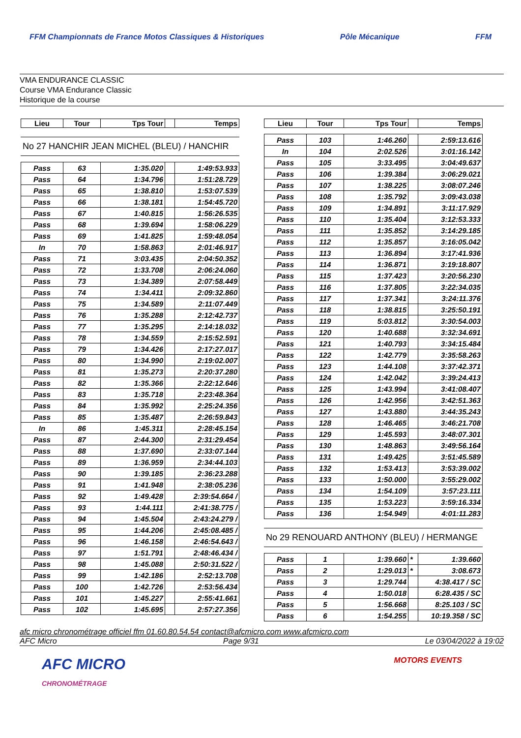FFM Championnats de France Motos Classiques & Historiques Pôle Mécanique FFM
VMA ENDURANCE CLASSIC
Course VMA Endurance Classic
Historique de la course
| Lieu | Tour | Tps Tour | | Temps |
| --- | --- | --- | --- | --- |
No 27 HANCHIR JEAN MICHEL (BLEU) / HANCHIR
| Pass | 63 | 1:35.020 | | 1:49:53.933 |
| Pass | 64 | 1:34.796 | | 1:51:28.729 |
| Pass | 65 | 1:38.810 | | 1:53:07.539 |
| Pass | 66 | 1:38.181 | | 1:54:45.720 |
| Pass | 67 | 1:40.815 | | 1:56:26.535 |
| Pass | 68 | 1:39.694 | | 1:58:06.229 |
| Pass | 69 | 1:41.825 | | 1:59:48.054 |
| In | 70 | 1:58.863 | | 2:01:46.917 |
| Pass | 71 | 3:03.435 | | 2:04:50.352 |
| Pass | 72 | 1:33.708 | | 2:06:24.060 |
| Pass | 73 | 1:34.389 | | 2:07:58.449 |
| Pass | 74 | 1:34.411 | | 2:09:32.860 |
| Pass | 75 | 1:34.589 | | 2:11:07.449 |
| Pass | 76 | 1:35.288 | | 2:12:42.737 |
| Pass | 77 | 1:35.295 | | 2:14:18.032 |
| Pass | 78 | 1:34.559 | | 2:15:52.591 |
| Pass | 79 | 1:34.426 | | 2:17:27.017 |
| Pass | 80 | 1:34.990 | | 2:19:02.007 |
| Pass | 81 | 1:35.273 | | 2:20:37.280 |
| Pass | 82 | 1:35.366 | | 2:22:12.646 |
| Pass | 83 | 1:35.718 | | 2:23:48.364 |
| Pass | 84 | 1:35.992 | | 2:25:24.356 |
| Pass | 85 | 1:35.487 | | 2:26:59.843 |
| In | 86 | 1:45.311 | | 2:28:45.154 |
| Pass | 87 | 2:44.300 | | 2:31:29.454 |
| Pass | 88 | 1:37.690 | | 2:33:07.144 |
| Pass | 89 | 1:36.959 | | 2:34:44.103 |
| Pass | 90 | 1:39.185 | | 2:36:23.288 |
| Pass | 91 | 1:41.948 | | 2:38:05.236 |
| Pass | 92 | 1:49.428 | | 2:39:54.664 / |
| Pass | 93 | 1:44.111 | | 2:41:38.775 / |
| Pass | 94 | 1:45.504 | | 2:43:24.279 / |
| Pass | 95 | 1:44.206 | | 2:45:08.485 / |
| Pass | 96 | 1:46.158 | | 2:46:54.643 / |
| Pass | 97 | 1:51.791 | | 2:48:46.434 / |
| Pass | 98 | 1:45.088 | | 2:50:31.522 / |
| Pass | 99 | 1:42.186 | | 2:52:13.708 |
| Pass | 100 | 1:42.726 | | 2:53:56.434 |
| Pass | 101 | 1:45.227 | | 2:55:41.661 |
| Pass | 102 | 1:45.695 | | 2:57:27.356 |
| Lieu | Tour | Tps Tour | | Temps |
| --- | --- | --- | --- | --- |
| Pass | 103 | 1:46.260 | | 2:59:13.616 |
| In | 104 | 2:02.526 | | 3:01:16.142 |
| Pass | 105 | 3:33.495 | | 3:04:49.637 |
| Pass | 106 | 1:39.384 | | 3:06:29.021 |
| Pass | 107 | 1:38.225 | | 3:08:07.246 |
| Pass | 108 | 1:35.792 | | 3:09:43.038 |
| Pass | 109 | 1:34.891 | | 3:11:17.929 |
| Pass | 110 | 1:35.404 | | 3:12:53.333 |
| Pass | 111 | 1:35.852 | | 3:14:29.185 |
| Pass | 112 | 1:35.857 | | 3:16:05.042 |
| Pass | 113 | 1:36.894 | | 3:17:41.936 |
| Pass | 114 | 1:36.871 | | 3:19:18.807 |
| Pass | 115 | 1:37.423 | | 3:20:56.230 |
| Pass | 116 | 1:37.805 | | 3:22:34.035 |
| Pass | 117 | 1:37.341 | | 3:24:11.376 |
| Pass | 118 | 1:38.815 | | 3:25:50.191 |
| Pass | 119 | 5:03.812 | | 3:30:54.003 |
| Pass | 120 | 1:40.688 | | 3:32:34.691 |
| Pass | 121 | 1:40.793 | | 3:34:15.484 |
| Pass | 122 | 1:42.779 | | 3:35:58.263 |
| Pass | 123 | 1:44.108 | | 3:37:42.371 |
| Pass | 124 | 1:42.042 | | 3:39:24.413 |
| Pass | 125 | 1:43.994 | | 3:41:08.407 |
| Pass | 126 | 1:42.956 | | 3:42:51.363 |
| Pass | 127 | 1:43.880 | | 3:44:35.243 |
| Pass | 128 | 1:46.465 | | 3:46:21.708 |
| Pass | 129 | 1:45.593 | | 3:48:07.301 |
| Pass | 130 | 1:48.863 | | 3:49:56.164 |
| Pass | 131 | 1:49.425 | | 3:51:45.589 |
| Pass | 132 | 1:53.413 | | 3:53:39.002 |
| Pass | 133 | 1:50.000 | | 3:55:29.002 |
| Pass | 134 | 1:54.109 | | 3:57:23.111 |
| Pass | 135 | 1:53.223 | | 3:59:16.334 |
| Pass | 136 | 1:54.949 | | 4:01:11.283 |
No 29 RENOUARD ANTHONY (BLEU) / HERMANGE
| Pass | 1 | 1:39.660 | * | 1:39.660 |
| Pass | 2 | 1:29.013 | * | 3:08.673 |
| Pass | 3 | 1:29.744 | | 4:38.417 / SC |
| Pass | 4 | 1:50.018 | | 6:28.435 / SC |
| Pass | 5 | 1:56.668 | | 8:25.103 / SC |
| Pass | 6 | 1:54.255 | | 10:19.358 / SC |
afc micro chronométrage officiel ffm 01.60.80.54.54 contact@afcmicro.com www.afcmicro.com
AFC Micro Page 9/31 Le 03/04/2022 à 19:02
AFC MICRO
CHRONOMÉTRAGE MOTORS EVENTS